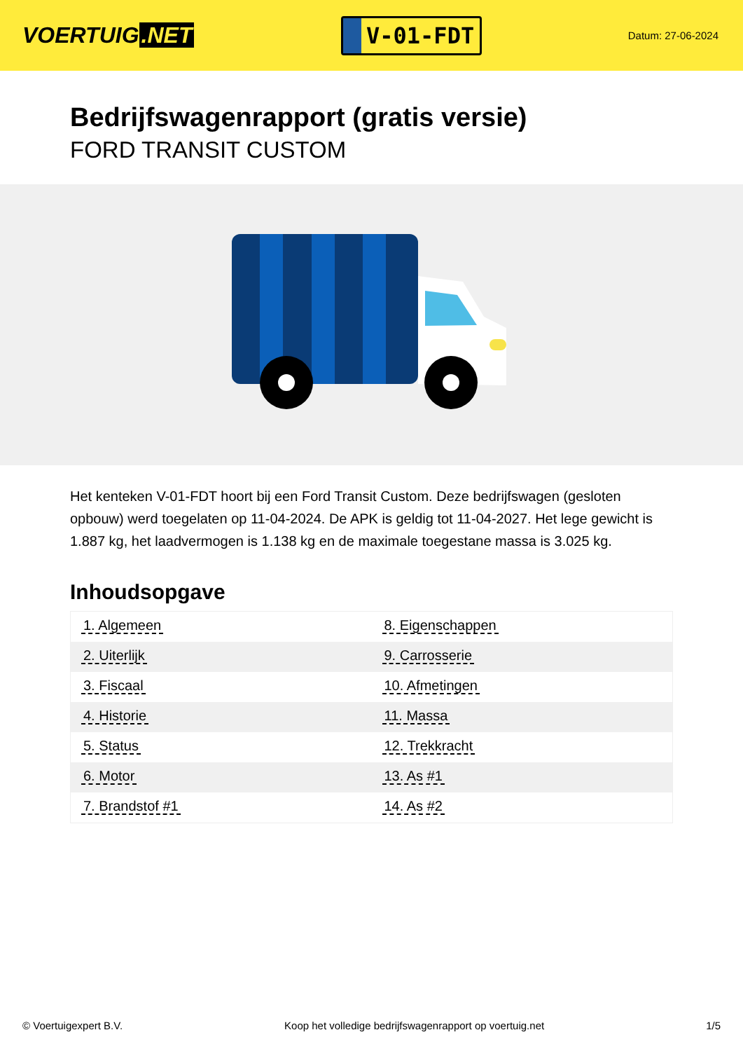VOERTUIG.NET
V-01-FDT
Datum: 27-06-2024
Bedrijfswagenrapport (gratis versie)
FORD TRANSIT CUSTOM
Het kenteken V-01-FDT hoort bij een Ford Transit Custom. Deze bedrijfswagen (gesloten opbouw) werd toegelaten op 11-04-2024. De APK is geldig tot 11-04-2027. Het lege gewicht is 1.887 kg, het laadvermogen is 1.138 kg en de maximale toegestane massa is 3.025 kg.
Inhoudsopgave
| 1. Algemeen | 8. Eigenschappen |
| 2. Uiterlijk | 9. Carrosserie |
| 3. Fiscaal | 10. Afmetingen |
| 4. Historie | 11. Massa |
| 5. Status | 12. Trekkracht |
| 6. Motor | 13. As #1 |
| 7. Brandstof #1 | 14. As #2 |
© Voertuigexpert B.V. Koop het volledige bedrijfswagenrapport op voertuig.net 1/5